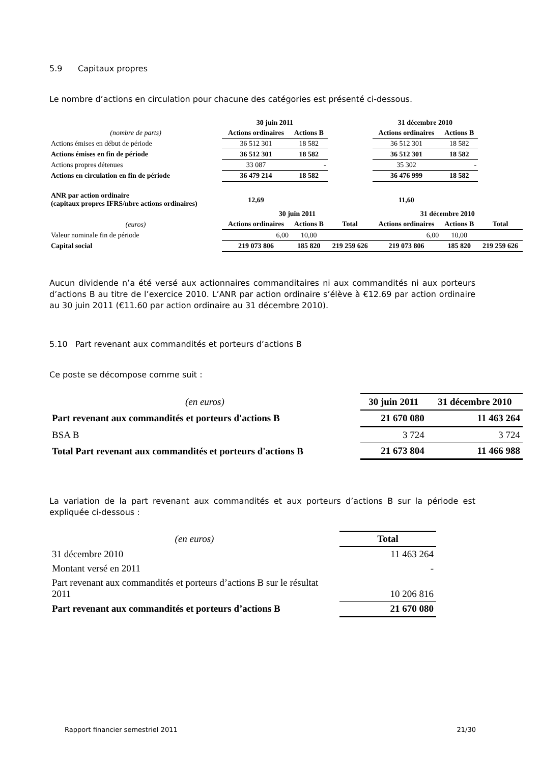5.9 Capitaux propres
Le nombre d’actions en circulation pour chacune des catégories est présenté ci-dessous.
| | 30 juin 2011 | | | 31 décembre 2010 | | |
| --- | --- | --- | --- | --- | --- | --- |
| (nombre de parts) | Actions ordinaires | Actions B | | Actions ordinaires | Actions B | |
| Actions émises en début de période | 36 512 301 | 18 582 | | 36 512 301 | 18 582 | |
| Actions émises en fin de période | 36 512 301 | 18 582 | | 36 512 301 | 18 582 | |
| Actions propres détenues | 33 087 | - | | 35 302 | - | |
| Actions en circulation en fin de période | 36 479 214 | 18 582 | | 36 476 999 | 18 582 | |
| ANR par action ordinaire (capitaux propres IFRS/nbre actions ordinaires) | 12,69 | | | 11,60 | | |
| | 30 juin 2011 | | | 31 décembre 2010 | | |
| (euros) | Actions ordinaires | Actions B | Total | Actions ordinaires | Actions B | Total |
| Valeur nominale fin de période | 6,00 | 10,00 | | 6,00 | 10,00 | |
| Capital social | 219 073 806 | 185 820 | 219 259 626 | 219 073 806 | 185 820 | 219 259 626 |
Aucun dividende n’a été versé aux actionnaires commanditaires ni aux commandités ni aux porteurs d’actions B au titre de l’exercice 2010. L’ANR par action ordinaire s’élève à €12.69 par action ordinaire au 30 juin 2011 (€11.60 par action ordinaire au 31 décembre 2010).
5.10 Part revenant aux commandités et porteurs d’actions B
Ce poste se décompose comme suit :
| (en euros) | 30 juin 2011 | 31 décembre 2010 |
| Part revenant aux commandités et porteurs d'actions B | 21 670 080 | 11 463 264 |
| BSA B | 3 724 | 3 724 |
| Total Part revenant aux commandités et porteurs d'actions B | 21 673 804 | 11 466 988 |
La variation de la part revenant aux commandités et aux porteurs d’actions B sur la période est expliquée ci-dessous :
| (en euros) | Total |
| 31 décembre 2010 | 11 463 264 |
| Montant versé en 2011 | - |
| Part revenant aux commandités et porteurs d’actions B sur le résultat 2011 | 10 206 816 |
| Part revenant aux commandités et porteurs d’actions B | 21 670 080 |
Rapport financier semestriel 2011 21/30